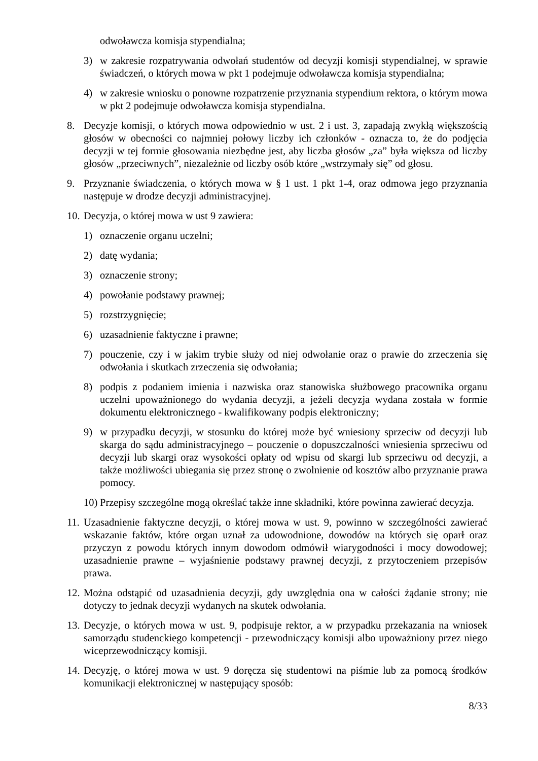odwoławcza komisja stypendialna;
3) w zakresie rozpatrywania odwołań studentów od decyzji komisji stypendialnej, w sprawie świadczeń, o których mowa w pkt 1 podejmuje odwoławcza komisja stypendialna;
4) w zakresie wniosku o ponowne rozpatrzenie przyznania stypendium rektora, o którym mowa w pkt 2 podejmuje odwoławcza komisja stypendialna.
8. Decyzje komisji, o których mowa odpowiednio w ust. 2 i ust. 3, zapadają zwykłą większością głosów w obecności co najmniej połowy liczby ich członków - oznacza to, że do podjęcia decyzji w tej formie głosowania niezbędne jest, aby liczba głosów „za” była większa od liczby głosów „przeciwnych”, niezależnie od liczby osób które „wstrzymały się” od głosu.
9. Przyznanie świadczenia, o których mowa w § 1 ust. 1 pkt 1-4, oraz odmowa jego przyznania następuje w drodze decyzji administracyjnej.
10. Decyzja, o której mowa w ust 9 zawiera:
1) oznaczenie organu uczelni;
2) datę wydania;
3) oznaczenie strony;
4) powołanie podstawy prawnej;
5) rozstrzygnięcie;
6) uzasadnienie faktyczne i prawne;
7) pouczenie, czy i w jakim trybie służy od niej odwołanie oraz o prawie do zrzeczenia się odwołania i skutkach zrzeczenia się odwołania;
8) podpis z podaniem imienia i nazwiska oraz stanowiska służbowego pracownika organu uczelni upoważnionego do wydania decyzji, a jeżeli decyzja wydana została w formie dokumentu elektronicznego - kwalifikowany podpis elektroniczny;
9) w przypadku decyzji, w stosunku do której może być wniesiony sprzeciw od decyzji lub skarga do sądu administracyjnego – pouczenie o dopuszczalności wniesienia sprzeciwu od decyzji lub skargi oraz wysokości opłaty od wpisu od skargi lub sprzeciwu od decyzji, a także możliwości ubiegania się przez stronę o zwolnienie od kosztów albo przyznanie prawa pomocy.
10) Przepisy szczególne mogą określać także inne składniki, które powinna zawierać decyzja.
11. Uzasadnienie faktyczne decyzji, o której mowa w ust. 9, powinno w szczególności zawierać wskazanie faktów, które organ uznał za udowodnione, dowodów na których się oparł oraz przyczyn z powodu których innym dowodom odmówił wiarygodności i mocy dowodowej; uzasadnienie prawne – wyjaśnienie podstawy prawnej decyzji, z przytoczeniem przepisów prawa.
12. Można odstąpić od uzasadnienia decyzji, gdy uwzględnia ona w całości żądanie strony; nie dotyczy to jednak decyzji wydanych na skutek odwołania.
13. Decyzje, o których mowa w ust. 9, podpisuje rektor, a w przypadku przekazania na wniosek samorządu studenckiego kompetencji - przewodniczący komisji albo upoważniony przez niego wiceprzewodniczący komisji.
14. Decyzję, o której mowa w ust. 9 doręcza się studentowi na piśmie lub za pomocą środków komunikacji elektronicznej w następujący sposób:
8/33